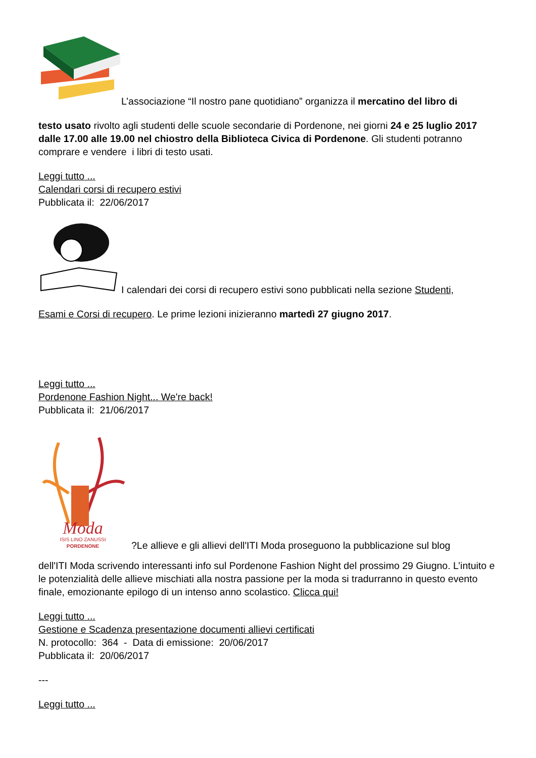L’associazione “Il nostro pane quotidiano” organizza il mercatino del libro di
testo usato rivolto agli studenti delle scuole secondarie di Pordenone, nei giorni 24 e 25 luglio 2017 dalle 17.00 alle 19.00 nel chiostro della Biblioteca Civica di Pordenone. Gli studenti potranno comprare e vendere i libri di testo usati.
Leggi tutto ...
Calendari corsi di recupero estivi
Pubblicata il: 22/06/2017
I calendari dei corsi di recupero estivi sono pubblicati nella sezione Studenti,
Esami e Corsi di recupero. Le prime lezioni inizieranno martedì 27 giugno 2017.
Leggi tutto ...
Pordenone Fashion Night... We're back!
Pubblicata il: 21/06/2017
Moda
ISIS LINO ZANUSSI
PORDENONE
?Le allieve e gli allievi dell'ITI Moda proseguono la pubblicazione sul blog
dell'ITI Moda scrivendo interessanti info sul Pordenone Fashion Night del prossimo 29 Giugno. L’intuito e le potenzialità delle allieve mischiati alla nostra passione per la moda si tradurranno in questo evento finale, emozionante epilogo di un intenso anno scolastico. Clicca qui!
Leggi tutto ...
Gestione e Scadenza presentazione documenti allievi certificati
N. protocollo: 364 - Data di emissione: 20/06/2017
Pubblicata il: 20/06/2017
---
Leggi tutto ...